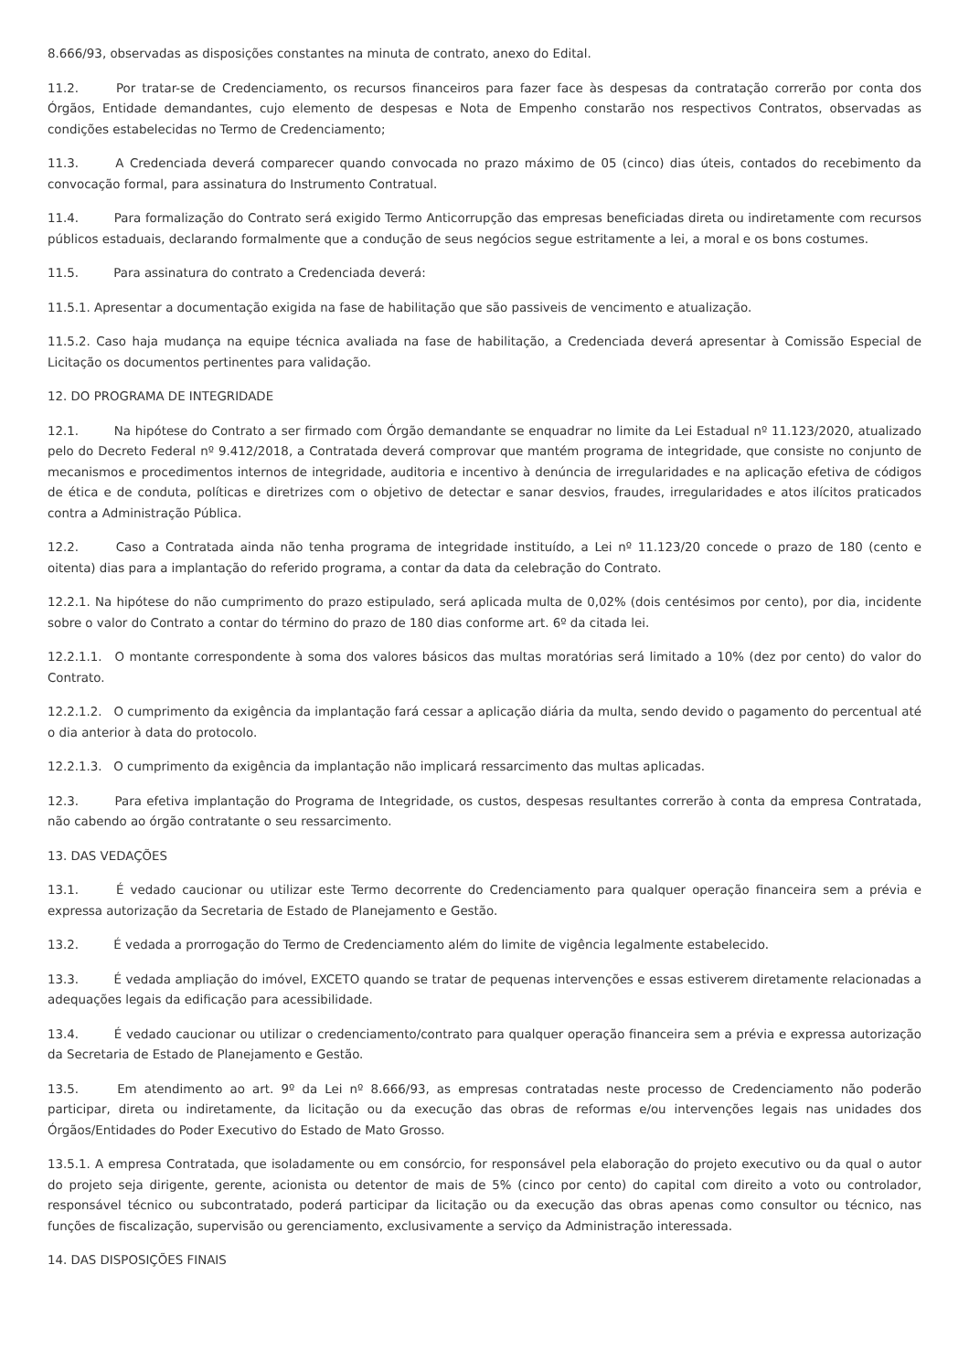8.666/93, observadas as disposições constantes na minuta de contrato, anexo do Edital.
11.2. Por tratar-se de Credenciamento, os recursos financeiros para fazer face às despesas da contratação correrão por conta dos Órgãos, Entidade demandantes, cujo elemento de despesas e Nota de Empenho constarão nos respectivos Contratos, observadas as condições estabelecidas no Termo de Credenciamento;
11.3. A Credenciada deverá comparecer quando convocada no prazo máximo de 05 (cinco) dias úteis, contados do recebimento da convocação formal, para assinatura do Instrumento Contratual.
11.4. Para formalização do Contrato será exigido Termo Anticorrupção das empresas beneficiadas direta ou indiretamente com recursos públicos estaduais, declarando formalmente que a condução de seus negócios segue estritamente a lei, a moral e os bons costumes.
11.5. Para assinatura do contrato a Credenciada deverá:
11.5.1. Apresentar a documentação exigida na fase de habilitação que são passiveis de vencimento e atualização.
11.5.2. Caso haja mudança na equipe técnica avaliada na fase de habilitação, a Credenciada deverá apresentar à Comissão Especial de Licitação os documentos pertinentes para validação.
12. DO PROGRAMA DE INTEGRIDADE
12.1. Na hipótese do Contrato a ser firmado com Órgão demandante se enquadrar no limite da Lei Estadual nº 11.123/2020, atualizado pelo do Decreto Federal nº 9.412/2018, a Contratada deverá comprovar que mantém programa de integridade, que consiste no conjunto de mecanismos e procedimentos internos de integridade, auditoria e incentivo à denúncia de irregularidades e na aplicação efetiva de códigos de ética e de conduta, políticas e diretrizes com o objetivo de detectar e sanar desvios, fraudes, irregularidades e atos ilícitos praticados contra a Administração Pública.
12.2. Caso a Contratada ainda não tenha programa de integridade instituído, a Lei nº 11.123/20 concede o prazo de 180 (cento e oitenta) dias para a implantação do referido programa, a contar da data da celebração do Contrato.
12.2.1. Na hipótese do não cumprimento do prazo estipulado, será aplicada multa de 0,02% (dois centésimos por cento), por dia, incidente sobre o valor do Contrato a contar do término do prazo de 180 dias conforme art. 6º da citada lei.
12.2.1.1. O montante correspondente à soma dos valores básicos das multas moratórias será limitado a 10% (dez por cento) do valor do Contrato.
12.2.1.2. O cumprimento da exigência da implantação fará cessar a aplicação diária da multa, sendo devido o pagamento do percentual até o dia anterior à data do protocolo.
12.2.1.3. O cumprimento da exigência da implantação não implicará ressarcimento das multas aplicadas.
12.3. Para efetiva implantação do Programa de Integridade, os custos, despesas resultantes correrão à conta da empresa Contratada, não cabendo ao órgão contratante o seu ressarcimento.
13. DAS VEDAÇÕES
13.1. É vedado caucionar ou utilizar este Termo decorrente do Credenciamento para qualquer operação financeira sem a prévia e expressa autorização da Secretaria de Estado de Planejamento e Gestão.
13.2. É vedada a prorrogação do Termo de Credenciamento além do limite de vigência legalmente estabelecido.
13.3. É vedada ampliação do imóvel, EXCETO quando se tratar de pequenas intervenções e essas estiverem diretamente relacionadas a adequações legais da edificação para acessibilidade.
13.4. É vedado caucionar ou utilizar o credenciamento/contrato para qualquer operação financeira sem a prévia e expressa autorização da Secretaria de Estado de Planejamento e Gestão.
13.5. Em atendimento ao art. 9º da Lei nº 8.666/93, as empresas contratadas neste processo de Credenciamento não poderão participar, direta ou indiretamente, da licitação ou da execução das obras de reformas e/ou intervenções legais nas unidades dos Órgãos/Entidades do Poder Executivo do Estado de Mato Grosso.
13.5.1. A empresa Contratada, que isoladamente ou em consórcio, for responsável pela elaboração do projeto executivo ou da qual o autor do projeto seja dirigente, gerente, acionista ou detentor de mais de 5% (cinco por cento) do capital com direito a voto ou controlador, responsável técnico ou subcontratado, poderá participar da licitação ou da execução das obras apenas como consultor ou técnico, nas funções de fiscalização, supervisão ou gerenciamento, exclusivamente a serviço da Administração interessada.
14. DAS DISPOSIÇÕES FINAIS